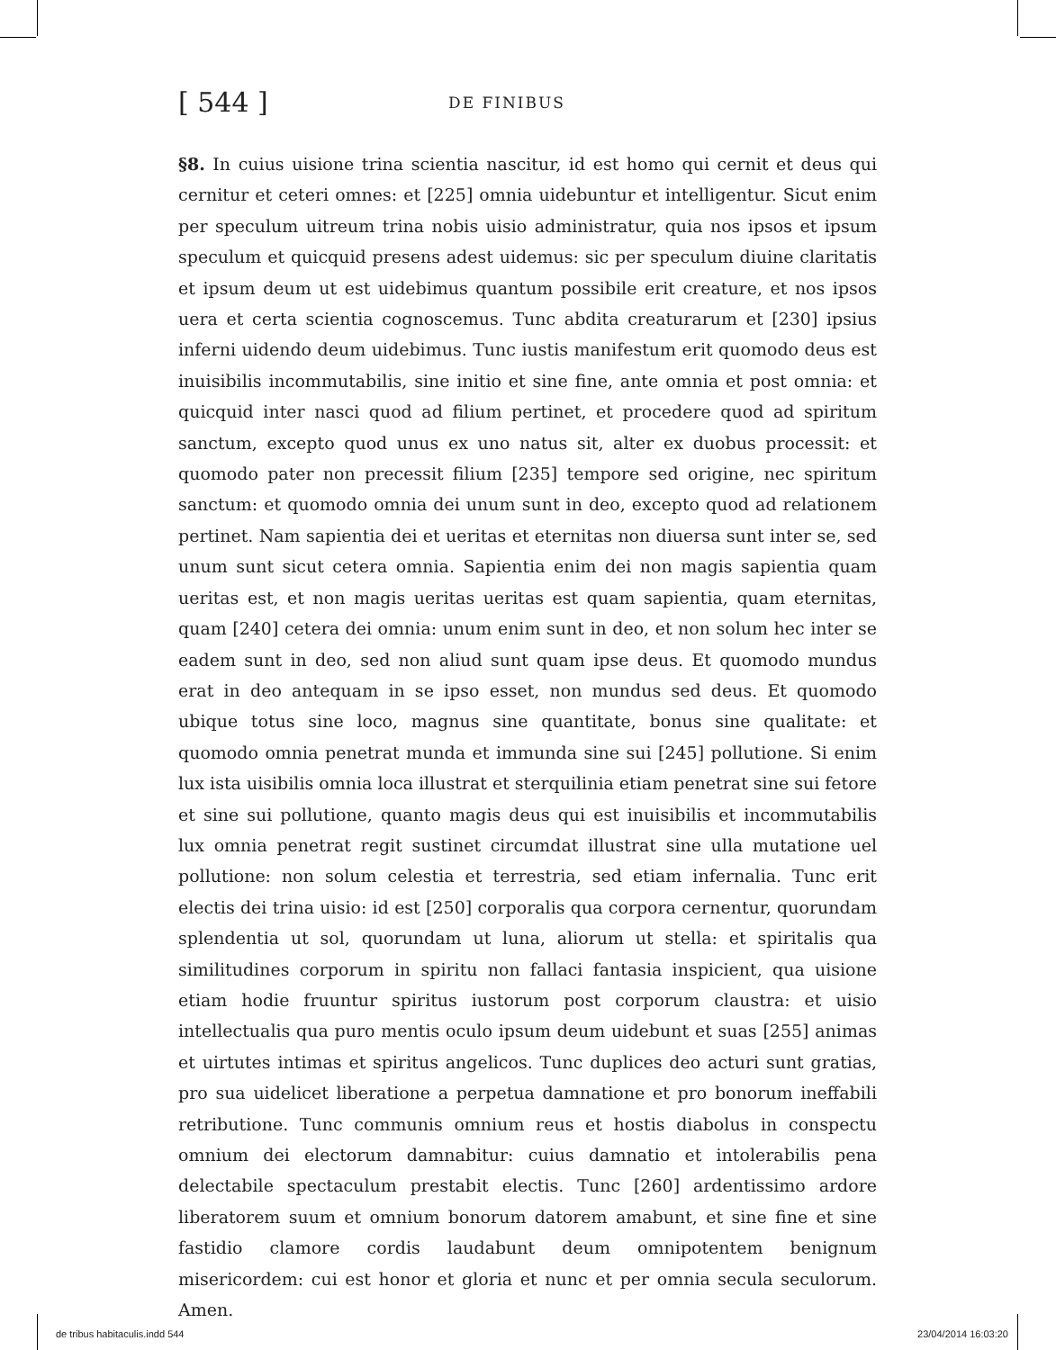[ 544 ] DE FINIBUS
§8. In cuius uisione trina scientia nascitur, id est homo qui cernit et deus qui cernitur et ceteri omnes: et [225] omnia uidebuntur et intelligentur. Sicut enim per speculum uitreum trina nobis uisio administratur, quia nos ipsos et ipsum speculum et quicquid presens adest uidemus: sic per speculum diuine claritatis et ipsum deum ut est uidebimus quantum possibile erit creature, et nos ipsos uera et certa scientia cognoscemus. Tunc abdita creaturarum et [230] ipsius inferni uidendo deum uidebimus. Tunc iustis manifestum erit quomodo deus est inuisibilis incommutabilis, sine initio et sine fine, ante omnia et post omnia: et quicquid inter nasci quod ad filium pertinet, et procedere quod ad spiritum sanctum, excepto quod unus ex uno natus sit, alter ex duobus processit: et quomodo pater non precessit filium [235] tempore sed origine, nec spiritum sanctum: et quomodo omnia dei unum sunt in deo, excepto quod ad relationem pertinet. Nam sapientia dei et ueritas et eternitas non diuersa sunt inter se, sed unum sunt sicut cetera omnia. Sapientia enim dei non magis sapientia quam ueritas est, et non magis ueritas ueritas est quam sapientia, quam eternitas, quam [240] cetera dei omnia: unum enim sunt in deo, et non solum hec inter se eadem sunt in deo, sed non aliud sunt quam ipse deus. Et quomodo mundus erat in deo antequam in se ipso esset, non mundus sed deus. Et quomodo ubique totus sine loco, magnus sine quantitate, bonus sine qualitate: et quomodo omnia penetrat munda et immunda sine sui [245] pollutione. Si enim lux ista uisibilis omnia loca illustrat et sterquilinia etiam penetrat sine sui fetore et sine sui pollutione, quanto magis deus qui est inuisibilis et incommutabilis lux omnia penetrat regit sustinet circumdat illustrat sine ulla mutatione uel pollutione: non solum celestia et terrestria, sed etiam infernalia. Tunc erit electis dei trina uisio: id est [250] corporalis qua corpora cernentur, quorundam splendentia ut sol, quorundam ut luna, aliorum ut stella: et spiritalis qua similitudines corporum in spiritu non fallaci fantasia inspicient, qua uisione etiam hodie fruuntur spiritus iustorum post corporum claustra: et uisio intellectualis qua puro mentis oculo ipsum deum uidebunt et suas [255] animas et uirtutes intimas et spiritus angelicos. Tunc duplices deo acturi sunt gratias, pro sua uidelicet liberatione a perpetua damnatione et pro bonorum ineffabili retributione. Tunc communis omnium reus et hostis diabolus in conspectu omnium dei electorum damnabitur: cuius damnatio et intolerabilis pena delectabile spectaculum prestabit electis. Tunc [260] ardentissimo ardore liberatorem suum et omnium bonorum datorem amabunt, et sine fine et sine fastidio clamore cordis laudabunt deum omnipotentem benignum misericordem: cui est honor et gloria et nunc et per omnia secula seculorum. Amen.
de tribus habitaculis.indd 544 23/04/2014 16:03:20